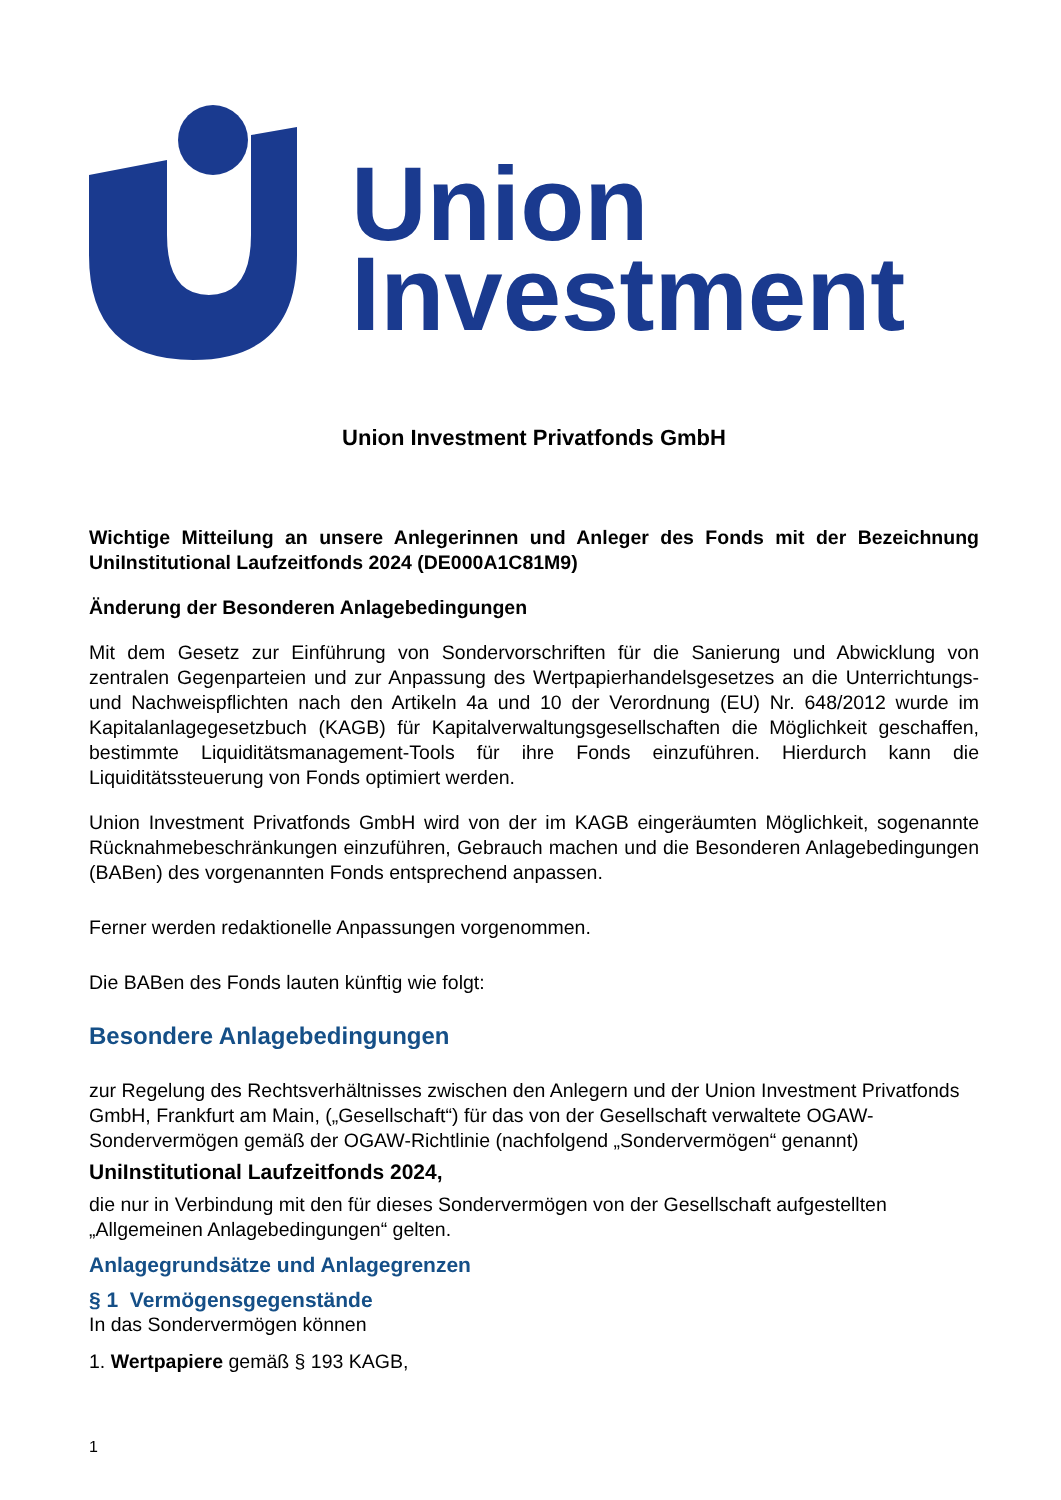Union
Investment
Union Investment Privatfonds GmbH
Wichtige Mitteilung an unsere Anlegerinnen und Anleger des Fonds mit der Bezeichnung UniInstitutional Laufzeitfonds 2024 (DE000A1C81M9)
Änderung der Besonderen Anlagebedingungen
Mit dem Gesetz zur Einführung von Sondervorschriften für die Sanierung und Abwicklung von zentralen Gegenparteien und zur Anpassung des Wertpapierhandelsgesetzes an die Unterrichtungs- und Nachweispflichten nach den Artikeln 4a und 10 der Verordnung (EU) Nr. 648/2012 wurde im Kapitalanlagegesetzbuch (KAGB) für Kapitalverwaltungsgesellschaften die Möglichkeit geschaffen, bestimmte Liquiditätsmanagement-Tools für ihre Fonds einzuführen. Hierdurch kann die Liquiditätssteuerung von Fonds optimiert werden.
Union Investment Privatfonds GmbH wird von der im KAGB eingeräumten Möglichkeit, sogenannte Rücknahmebeschränkungen einzuführen, Gebrauch machen und die Besonderen Anlagebedingungen (BABen) des vorgenannten Fonds entsprechend anpassen.
Ferner werden redaktionelle Anpassungen vorgenommen.
Die BABen des Fonds lauten künftig wie folgt:
Besondere Anlagebedingungen
zur Regelung des Rechtsverhältnisses zwischen den Anlegern und der Union Investment Privatfonds GmbH, Frankfurt am Main, („Gesellschaft“) für das von der Gesellschaft verwaltete OGAW-Sondervermögen gemäß der OGAW-Richtlinie (nachfolgend „Sondervermögen“ genannt)
UniInstitutional Laufzeitfonds 2024,
die nur in Verbindung mit den für dieses Sondervermögen von der Gesellschaft aufgestellten „Allgemeinen Anlagebedingungen“ gelten.
Anlagegrundsätze und Anlagegrenzen
§ 1 Vermögensgegenstände
In das Sondervermögen können
1. Wertpapiere gemäß § 193 KAGB,
1